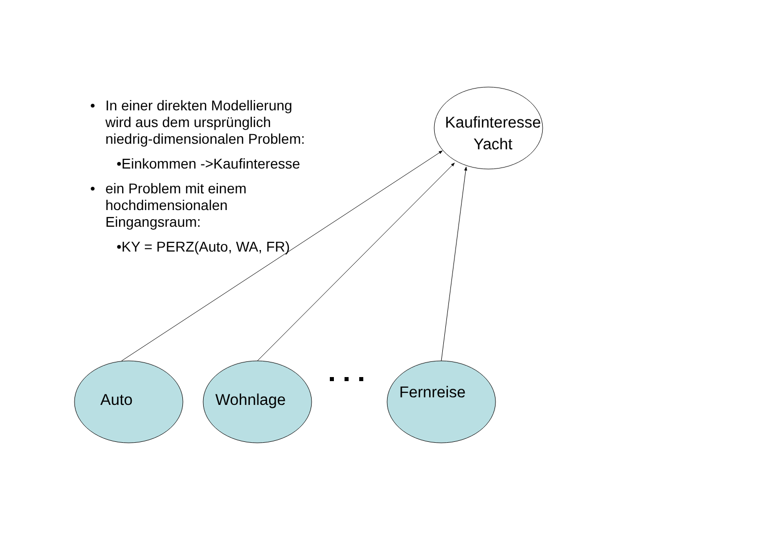• In einer direkten Modellierung wird aus dem ursprünglich niedrig-dimensionalen Problem:
•Einkommen ->Kaufinteresse
• ein Problem mit einem hochdimensionalen Eingangsraum:
•KY = PERZ(Auto, WA, FR)
Kaufinteresse
Yacht
Auto Wohnlage Fernreise